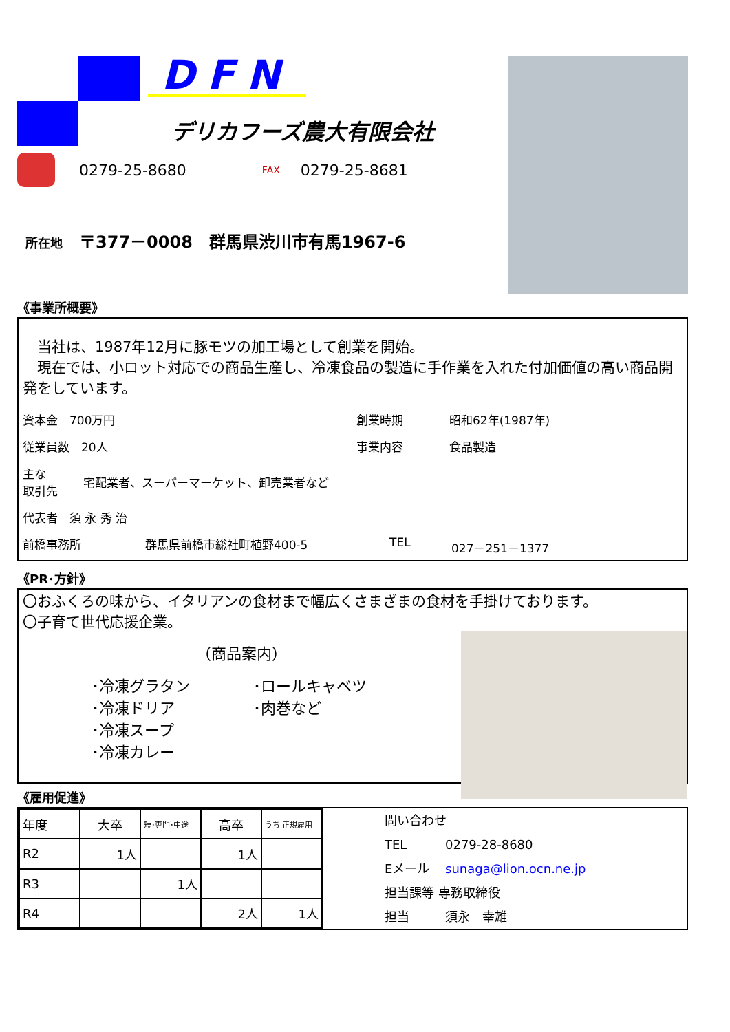DFN
デリカフーズ農大有限会社
0279-25-8680 FAX 0279-25-8681
所在地　〒377－0008　群馬県渋川市有馬1967-6
《事業所概要》
　当社は、1987年12月に豚モツの加工場として創業を開始。
　現在では、小ロット対応での商品生産し、冷凍食品の製造に手作業を入れた付加価値の高い商品開発をしています。
資本金　700万円 創業時期 昭和62年(1987年)
従業員数　20人 事業内容 食品製造
主な
取引先 宅配業者、スーパーマーケット、卸売業者など
代表者　須 永 秀 治
前橋事務所 群馬県前橋市総社町植野400-5 TEL 027－251－1377
《PR･方針》
〇おふくろの味から、イタリアンの食材まで幅広くさまざまの食材を手掛けております。
〇子育て世代応援企業。
（商品案内）
･冷凍グラタン
･冷凍ドリア
･冷凍スープ
･冷凍カレー
･ロールキャベツ
･肉巻など
《雇用促進》
| 年度 | 大卒 | 短･専門･中途 | 高卒 | うち 正規雇用 |
| R2 | 1人 | | 1人 | |
| R3 | | 1人 | | |
| R4 | | | 2人 | 1人 |
問い合わせ
TEL 0279-28-8680
Eメール sunaga@lion.ocn.ne.jp
担当課等 専務取締役
担当 須永　幸雄